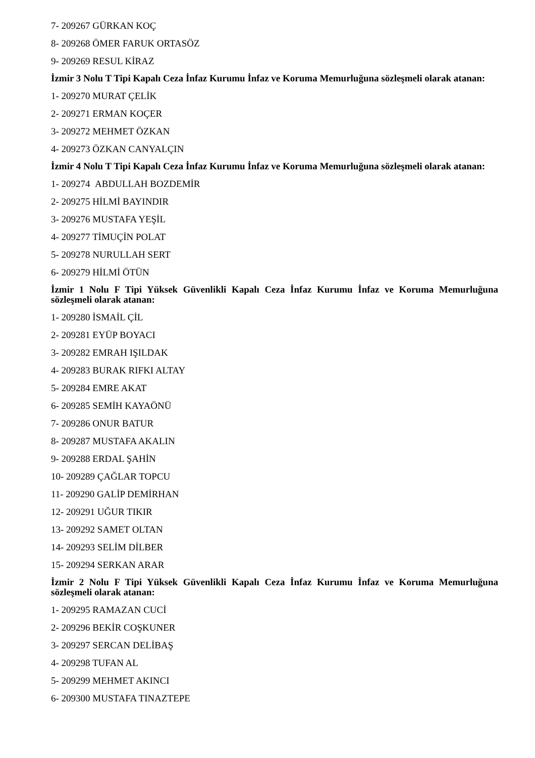7- 209267 GÜRKAN KOÇ
8- 209268 ÖMER FARUK ORTASÖZ
9- 209269 RESUL KİRAZ
İzmir 3 Nolu T Tipi Kapalı Ceza İnfaz Kurumu İnfaz ve Koruma Memurluğuna sözleşmeli olarak atanan:
1- 209270 MURAT ÇELİK
2- 209271 ERMAN KOÇER
3- 209272 MEHMET ÖZKAN
4- 209273 ÖZKAN CANYALÇIN
İzmir 4 Nolu T Tipi Kapalı Ceza İnfaz Kurumu İnfaz ve Koruma Memurluğuna sözleşmeli olarak atanan:
1- 209274 ABDULLAH BOZDEMİR
2- 209275 HİLMİ BAYINDIR
3- 209276 MUSTAFA YEŞİL
4- 209277 TİMUÇİN POLAT
5- 209278 NURULLAH SERT
6- 209279 HİLMİ ÖTÜN
İzmir 1 Nolu F Tipi Yüksek Güvenlikli Kapalı Ceza İnfaz Kurumu İnfaz ve Koruma Memurluğuna sözleşmeli olarak atanan:
1- 209280 İSMAİL ÇİL
2- 209281 EYÜP BOYACI
3- 209282 EMRAH IŞILDAK
4- 209283 BURAK RIFKI ALTAY
5- 209284 EMRE AKAT
6- 209285 SEMİH KAYAÖNÜ
7- 209286 ONUR BATUR
8- 209287 MUSTAFA AKALIN
9- 209288 ERDAL ŞAHİN
10- 209289 ÇAĞLAR TOPCU
11- 209290 GALİP DEMİRHAN
12- 209291 UĞUR TIKIR
13- 209292 SAMET OLTAN
14- 209293 SELİM DİLBER
15- 209294 SERKAN ARAR
İzmir 2 Nolu F Tipi Yüksek Güvenlikli Kapalı Ceza İnfaz Kurumu İnfaz ve Koruma Memurluğuna sözleşmeli olarak atanan:
1- 209295 RAMAZAN CUCİ
2- 209296 BEKİR COŞKUNER
3- 209297 SERCAN DELİBAŞ
4- 209298 TUFAN AL
5- 209299 MEHMET AKINCI
6- 209300 MUSTAFA TINAZTEPE